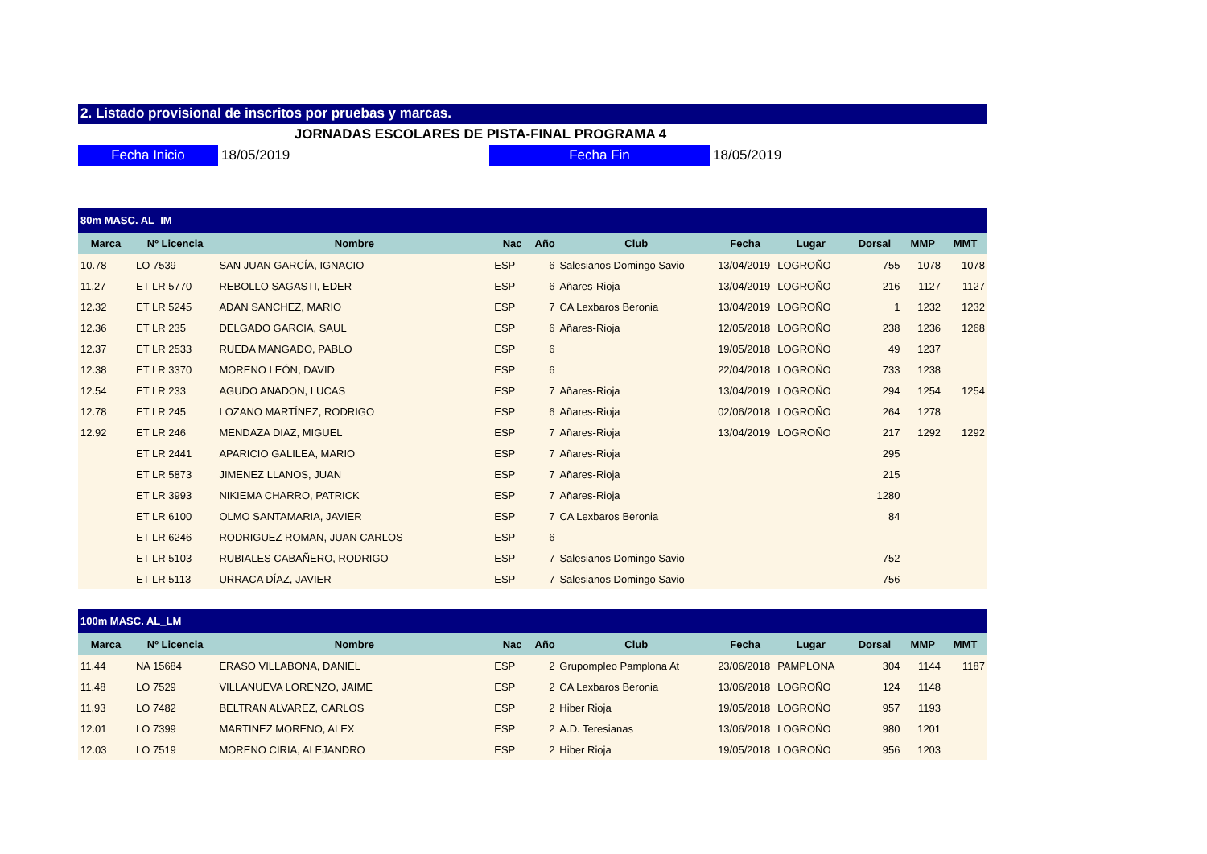2. Listado provisional de inscritos por pruebas y marcas.
JORNADAS ESCOLARES DE PISTA-FINAL PROGRAMA 4
Fecha Inicio
18/05/2019
Fecha Fin
18/05/2019
| 80m MASC. AL_IM | | | | | | | | | | |
| --- | --- | --- | --- | --- | --- | --- | --- | --- | --- | --- |
| Marca | Nº Licencia | Nombre | Nac | Año | Club | Fecha | Lugar | Dorsal | MMP | MMT |
| 10.78 | LO 7539 | SAN JUAN GARCÍA, IGNACIO | ESP | 6 | Salesianos Domingo Savio | 13/04/2019 | LOGROÑO | 755 | 1078 | 1078 |
| 11.27 | ET LR 5770 | REBOLLO SAGASTI, EDER | ESP | 6 | Añares-Rioja | 13/04/2019 | LOGROÑO | 216 | 1127 | 1127 |
| 12.32 | ET LR 5245 | ADAN SANCHEZ, MARIO | ESP | 7 | CA Lexbaros Beronia | 13/04/2019 | LOGROÑO | 1 | 1232 | 1232 |
| 12.36 | ET LR 235 | DELGADO GARCIA, SAUL | ESP | 6 | Añares-Rioja | 12/05/2018 | LOGROÑO | 238 | 1236 | 1268 |
| 12.37 | ET LR 2533 | RUEDA MANGADO, PABLO | ESP | 6 | | 19/05/2018 | LOGROÑO | 49 | 1237 | |
| 12.38 | ET LR 3370 | MORENO LEÓN, DAVID | ESP | 6 | | 22/04/2018 | LOGROÑO | 733 | 1238 | |
| 12.54 | ET LR 233 | AGUDO ANADON, LUCAS | ESP | 7 | Añares-Rioja | 13/04/2019 | LOGROÑO | 294 | 1254 | 1254 |
| 12.78 | ET LR 245 | LOZANO MARTÍNEZ, RODRIGO | ESP | 6 | Añares-Rioja | 02/06/2018 | LOGROÑO | 264 | 1278 | |
| 12.92 | ET LR 246 | MENDAZA DIAZ, MIGUEL | ESP | 7 | Añares-Rioja | 13/04/2019 | LOGROÑO | 217 | 1292 | 1292 |
| | ET LR 2441 | APARICIO GALILEA, MARIO | ESP | 7 | Añares-Rioja | | | 295 | | |
| | ET LR 5873 | JIMENEZ LLANOS, JUAN | ESP | 7 | Añares-Rioja | | | 215 | | |
| | ET LR 3993 | NIKIEMA CHARRO, PATRICK | ESP | 7 | Añares-Rioja | | | 1280 | | |
| | ET LR 6100 | OLMO SANTAMARIA, JAVIER | ESP | 7 | CA Lexbaros Beronia | | | 84 | | |
| | ET LR 6246 | RODRIGUEZ ROMAN, JUAN CARLOS | ESP | 6 | | | | | | |
| | ET LR 5103 | RUBIALES CABAÑERO, RODRIGO | ESP | 7 | Salesianos Domingo Savio | | | 752 | | |
| | ET LR 5113 | URRACA DÍAZ, JAVIER | ESP | 7 | Salesianos Domingo Savio | | | 756 | | |
| 100m MASC. AL_LM | | | | | | | | | | |
| --- | --- | --- | --- | --- | --- | --- | --- | --- | --- | --- |
| Marca | Nº Licencia | Nombre | Nac | Año | Club | Fecha | Lugar | Dorsal | MMP | MMT |
| 11.44 | NA 15684 | ERASO VILLABONA, DANIEL | ESP | 2 | Grupompleo Pamplona At | 23/06/2018 | PAMPLONA | 304 | 1144 | 1187 |
| 11.48 | LO 7529 | VILLANUEVA LORENZO, JAIME | ESP | 2 | CA Lexbaros Beronia | 13/06/2018 | LOGROÑO | 124 | 1148 | |
| 11.93 | LO 7482 | BELTRAN ALVAREZ, CARLOS | ESP | 2 | Hiber Rioja | 19/05/2018 | LOGROÑO | 957 | 1193 | |
| 12.01 | LO 7399 | MARTINEZ MORENO, ALEX | ESP | 2 | A.D. Teresianas | 13/06/2018 | LOGROÑO | 980 | 1201 | |
| 12.03 | LO 7519 | MORENO CIRIA, ALEJANDRO | ESP | 2 | Hiber Rioja | 19/05/2018 | LOGROÑO | 956 | 1203 | |